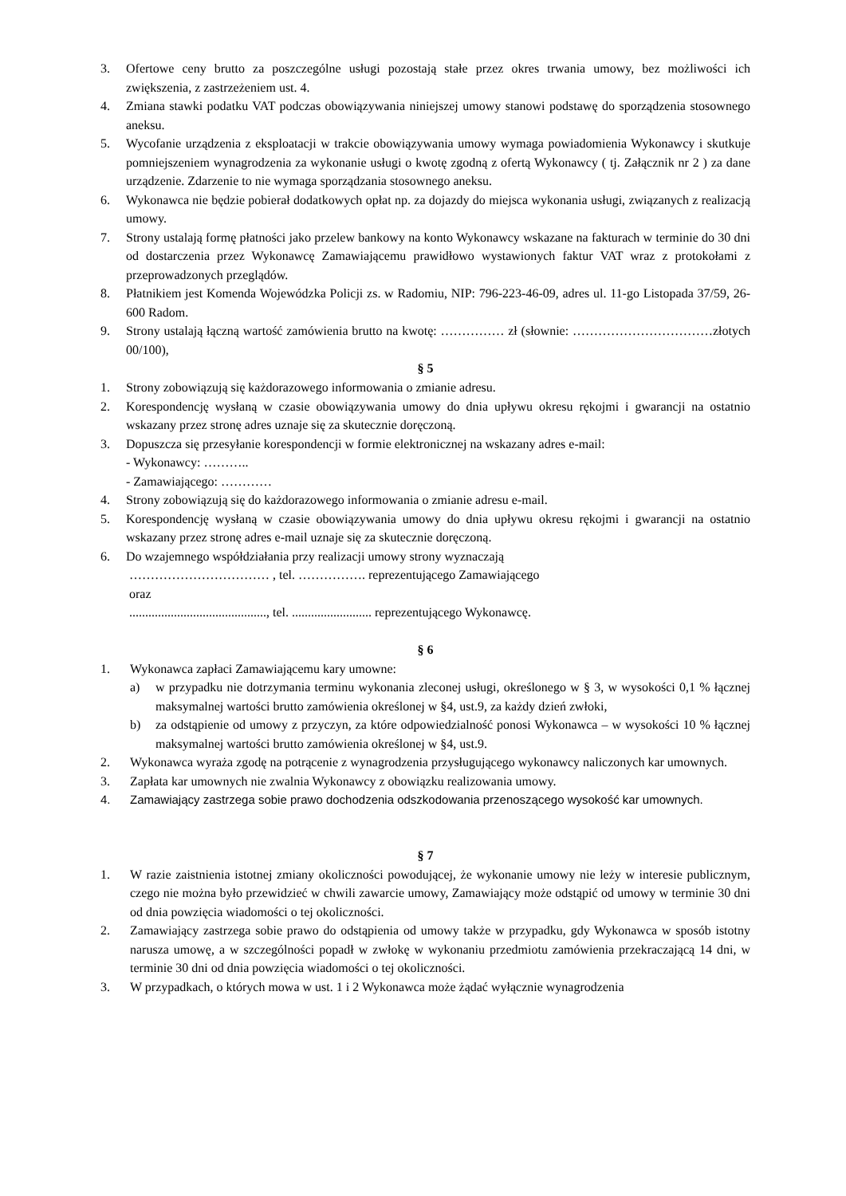3. Ofertowe ceny brutto za poszczególne usługi pozostają stałe przez okres trwania umowy, bez możliwości ich zwiększenia, z zastrzeżeniem ust. 4.
4. Zmiana stawki podatku VAT podczas obowiązywania niniejszej umowy stanowi podstawę do sporządzenia stosownego aneksu.
5. Wycofanie urządzenia z eksploatacji w trakcie obowiązywania umowy wymaga powiadomienia Wykonawcy i skutkuje pomniejszeniem wynagrodzenia za wykonanie usługi o kwotę zgodną z ofertą Wykonawcy ( tj. Załącznik nr 2 ) za dane urządzenie. Zdarzenie to nie wymaga sporządzania stosownego aneksu.
6. Wykonawca nie będzie pobierał dodatkowych opłat np. za dojazdy do miejsca wykonania usługi, związanych z realizacją umowy.
7. Strony ustalają formę płatności jako przelew bankowy na konto Wykonawcy wskazane na fakturach w terminie do 30 dni od dostarczenia przez Wykonawcę Zamawiającemu prawidłowo wystawionych faktur VAT wraz z protokołami z przeprowadzonych przeglądów.
8. Płatnikiem jest Komenda Wojewódzka Policji zs. w Radomiu, NIP: 796-223-46-09, adres ul. 11-go Listopada 37/59, 26-600 Radom.
9. Strony ustalają łączną wartość zamówienia brutto na kwotę: …………… zł (słownie: ……………………………złotych 00/100),
§ 5
1. Strony zobowiązują się każdorazowego informowania o zmianie adresu.
2. Korespondencję wysłaną w czasie obowiązywania umowy do dnia upływu okresu rękojmi i gwarancji na ostatnio wskazany przez stronę adres uznaje się za skutecznie doręczoną.
3. Dopuszcza się przesyłanie korespondencji w formie elektronicznej na wskazany adres e-mail:
- Wykonawcy: ………..
- Zamawiającego: …………
4. Strony zobowiązują się do każdorazowego informowania o zmianie adresu e-mail.
5. Korespondencję wysłaną w czasie obowiązywania umowy do dnia upływu okresu rękojmi i gwarancji na ostatnio wskazany przez stronę adres e-mail uznaje się za skutecznie doręczoną.
6. Do wzajemnego współdziałania przy realizacji umowy strony wyznaczają
…………………………… , tel. ……………. reprezentującego Zamawiającego
oraz
..........................................., tel. ......................... reprezentującego Wykonawcę.
§ 6
1. Wykonawca zapłaci Zamawiającemu kary umowne:
a) w przypadku nie dotrzymania terminu wykonania zleconej usługi, określonego w § 3, w wysokości 0,1 % łącznej maksymalnej wartości brutto zamówienia określonej w §4, ust.9, za każdy dzień zwłoki,
b) za odstąpienie od umowy z przyczyn, za które odpowiedzialność ponosi Wykonawca – w wysokości 10 % łącznej maksymalnej wartości brutto zamówienia określonej w §4, ust.9.
2. Wykonawca wyraża zgodę na potrącenie z wynagrodzenia przysługującego wykonawcy naliczonych kar umownych.
3. Zapłata kar umownych nie zwalnia Wykonawcy z obowiązku realizowania umowy.
4. Zamawiający zastrzega sobie prawo dochodzenia odszkodowania przenoszącego wysokość kar umownych.
§ 7
1. W razie zaistnienia istotnej zmiany okoliczności powodującej, że wykonanie umowy nie leży w interesie publicznym, czego nie można było przewidzieć w chwili zawarcie umowy, Zamawiający może odstąpić od umowy w terminie 30 dni od dnia powzięcia wiadomości o tej okoliczności.
2. Zamawiający zastrzega sobie prawo do odstąpienia od umowy także w przypadku, gdy Wykonawca w sposób istotny narusza umowę, a w szczególności popadł w zwłokę w wykonaniu przedmiotu zamówienia przekraczającą 14 dni, w terminie 30 dni od dnia powzięcia wiadomości o tej okoliczności.
3. W przypadkach, o których mowa w ust. 1 i 2 Wykonawca może żądać wyłącznie wynagrodzenia